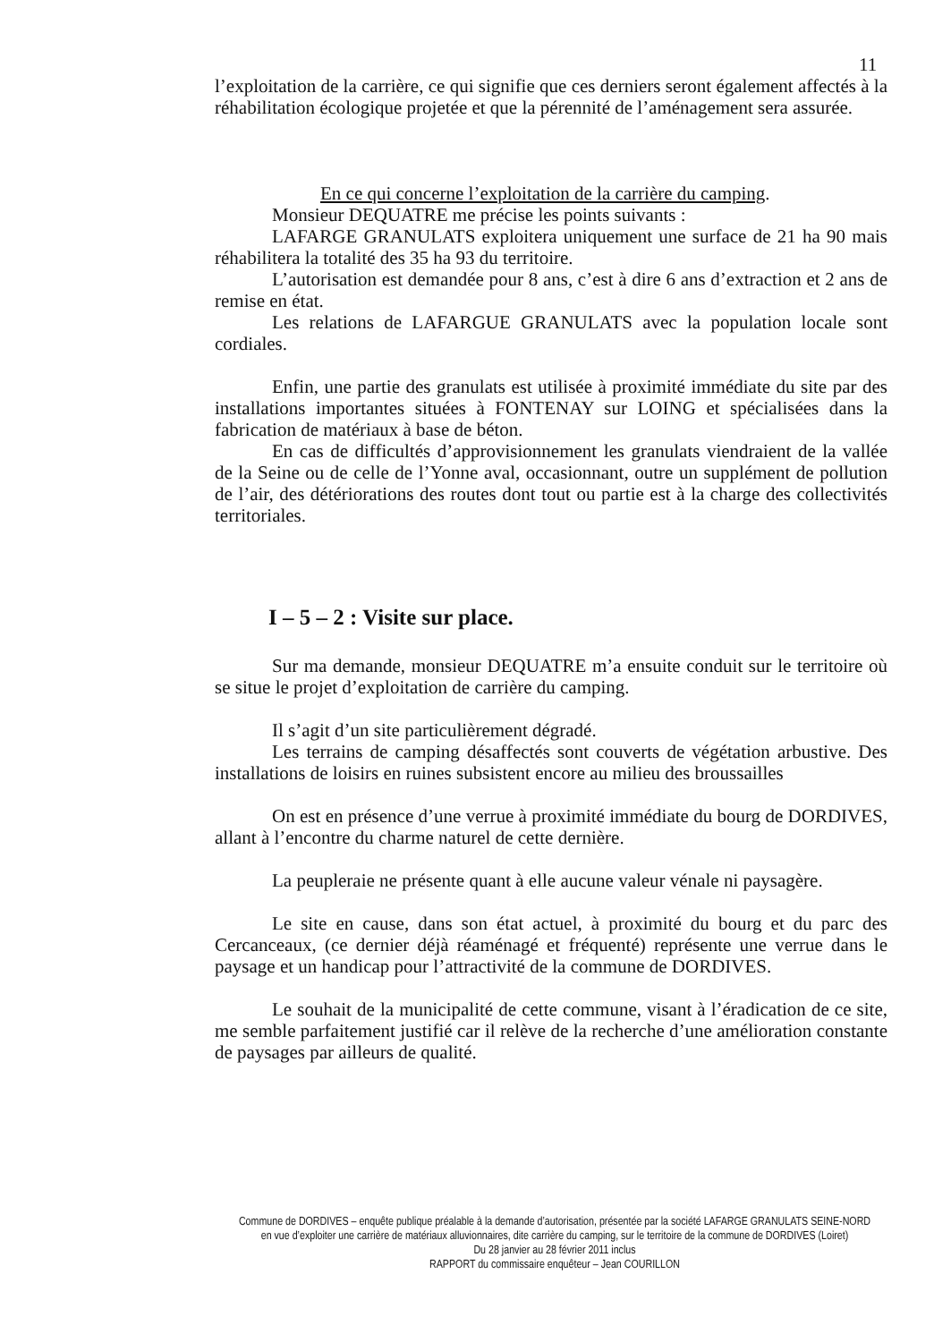11
l’exploitation de la carrière, ce qui signifie que ces derniers seront également affectés à la réhabilitation écologique projetée et que la pérennité de l’aménagement sera assurée.
En ce qui concerne l’exploitation de la carrière du camping.
Monsieur DEQUATRE me précise les points suivants :
LAFARGE GRANULATS exploitera uniquement une surface de 21 ha 90 mais réhabilitera la totalité des 35 ha 93 du territoire.
L’autorisation est demandée pour 8 ans, c’est à dire 6 ans d’extraction et 2 ans de remise en état.
Les relations de LAFARGUE GRANULATS avec la population locale sont cordiales.
Enfin, une partie des granulats est utilisée à proximité immédiate du site par des installations importantes situées à FONTENAY sur LOING et spécialisées dans la fabrication de matériaux à base de béton.
En cas de difficultés d’approvisionnement les granulats viendraient de la vallée de la Seine ou de celle de l’Yonne aval, occasionnant, outre un supplément de pollution de l’air, des détériorations des routes dont tout ou partie est à la charge des collectivités territoriales.
I – 5 – 2 : Visite sur place.
Sur ma demande, monsieur DEQUATRE m’a ensuite conduit sur le territoire où se situe le projet d’exploitation de carrière du camping.
Il s’agit d’un site particulièrement dégradé.
Les terrains de camping désaffectés sont couverts de végétation arbustive. Des installations de loisirs en ruines subsistent encore au milieu des broussailles
On est en présence d’une verrue à proximité immédiate du bourg de DORDIVES, allant à l’encontre du charme naturel de cette dernière.
La peupleraie ne présente quant à elle aucune valeur vénale ni paysagère.
Le site en cause, dans son état actuel, à proximité du bourg et du parc des Cercanceaux, (ce dernier déjà réaménagé et fréquenté) représente une verrue dans le paysage et un handicap pour l’attractivité de la commune de DORDIVES.
Le souhait de la municipalité de cette commune, visant à l’éradication de ce site, me semble parfaitement justifié car il relève de la recherche d’une amélioration constante de paysages par ailleurs de qualité.
Commune de DORDIVES – enquête publique préalable à la demande d’autorisation, présentée par la société LAFARGE GRANULATS SEINE-NORD en vue d’exploiter une carrière de matériaux alluvionnaires, dite carrière du camping, sur le territoire de la commune de DORDIVES (Loiret)
Du 28 janvier au 28 février 2011 inclus
RAPPORT du commissaire enquêteur – Jean COURILLON